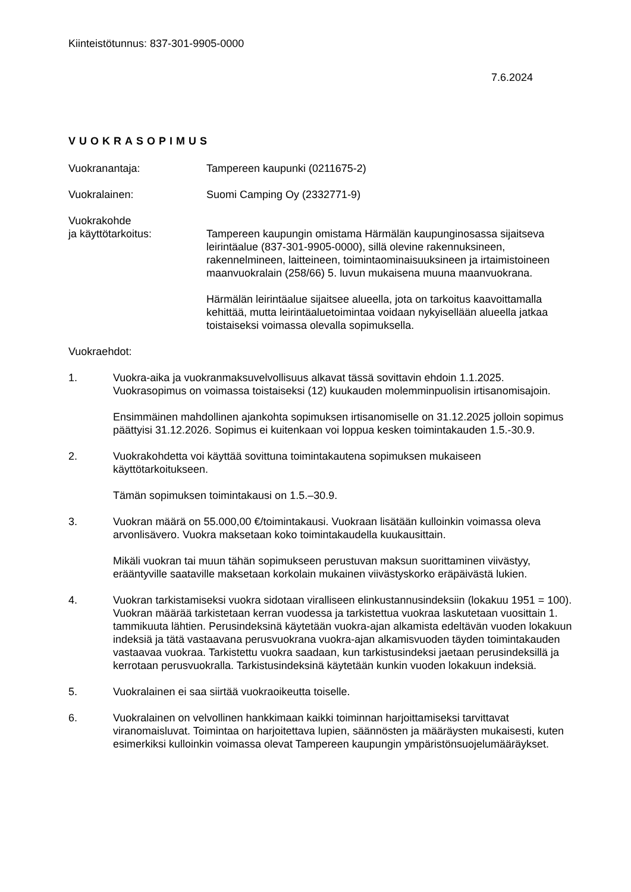Kiinteistötunnus: 837-301-9905-0000
7.6.2024
VUOKRASOPIMUS
Vuokranantaja: Tampereen kaupunki (0211675-2)
Vuokralainen: Suomi Camping Oy (2332771-9)
Vuokrakohde
ja käyttötarkoitus:
Tampereen kaupungin omistama Härmälän kaupunginosassa sijaitseva leirintäalue (837-301-9905-0000), sillä olevine rakennuksineen, rakennelmineen, laitteineen, toimintaominaisuuksineen ja irtaimistoineen maanvuokralain (258/66) 5. luvun mukaisena muuna maanvuokrana.
Härmälän leirintäalue sijaitsee alueella, jota on tarkoitus kaavoittamalla kehittää, mutta leirintäaluetoimintaa voidaan nykyisellään alueella jatkaa toistaiseksi voimassa olevalla sopimuksella.
Vuokraehdot:
1. Vuokra-aika ja vuokranmaksuvelvollisuus alkavat tässä sovittavin ehdoin 1.1.2025. Vuokrasopimus on voimassa toistaiseksi (12) kuukauden molemminpuolisin irtisanomisajoin.
Ensimmäinen mahdollinen ajankohta sopimuksen irtisanomiselle on 31.12.2025 jolloin sopimus päättyisi 31.12.2026. Sopimus ei kuitenkaan voi loppua kesken toimintakauden 1.5.-30.9.
2. Vuokrakohdetta voi käyttää sovittuna toimintakautena sopimuksen mukaiseen käyttötarkoitukseen.
Tämän sopimuksen toimintakausi on 1.5.–30.9.
3. Vuokran määrä on 55.000,00 €/toimintakausi. Vuokraan lisätään kulloinkin voimassa oleva arvonlisävero. Vuokra maksetaan koko toimintakaudella kuukausittain.
Mikäli vuokran tai muun tähän sopimukseen perustuvan maksun suorittaminen viivästyy, erääntyville saataville maksetaan korkolain mukainen viivästyskorko eräpäivästä lukien.
4. Vuokran tarkistamiseksi vuokra sidotaan viralliseen elinkustannusindeksiin (lokakuu 1951 = 100). Vuokran määrää tarkistetaan kerran vuodessa ja tarkistettua vuokraa laskutetaan vuosittain 1. tammikuuta lähtien. Perusindeksinä käytetään vuokra-ajan alkamista edeltävän vuoden lokakuun indeksiä ja tätä vastaavana perusvuokrana vuokra-ajan alkamisvuoden täyden toimintakauden vastaavaa vuokraa. Tarkistettu vuokra saadaan, kun tarkistusindeksi jaetaan perusindeksillä ja kerrotaan perusvuokralla. Tarkistusindeksinä käytetään kunkin vuoden lokakuun indeksiä.
5. Vuokralainen ei saa siirtää vuokraoikeutta toiselle.
6. Vuokralainen on velvollinen hankkimaan kaikki toiminnan harjoittamiseksi tarvittavat viranomaisluvat. Toimintaa on harjoitettava lupien, säännösten ja määräysten mukaisesti, kuten esimerkiksi kulloinkin voimassa olevat Tampereen kaupungin ympäristönsuojelumääräykset.